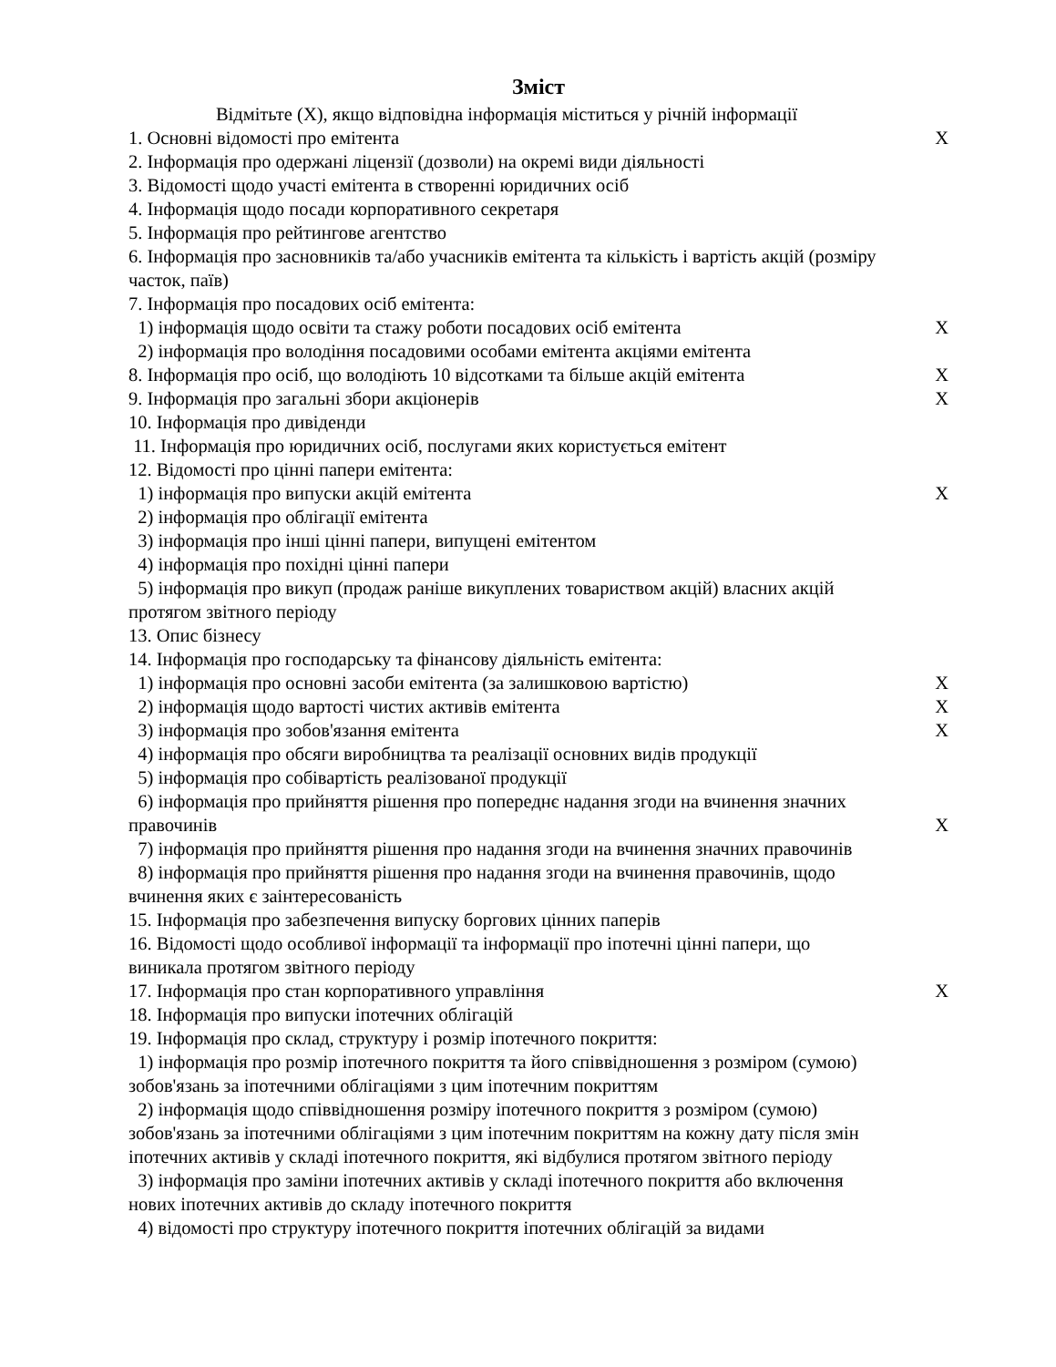Зміст
Відмітьте (X), якщо відповідна інформація міститься у річній інформації
1. Основні відомості про емітента X
2. Інформація про одержані ліцензії (дозволи) на окремі види діяльності
3. Відомості щодо участі емітента в створенні юридичних осіб
4. Інформація щодо посади корпоративного секретаря
5. Інформація про рейтингове агентство
6. Інформація про засновників та/або учасників емітента та кількість і вартість акцій (розміру часток, паїв)
7. Інформація про посадових осіб емітента:
1) інформація щодо освіти та стажу роботи посадових осіб емітента X
2) інформація про володіння посадовими особами емітента акціями емітента
8. Інформація про осіб, що володіють 10 відсотками та більше акцій емітента
X
9. Інформація про загальні збори акціонерів X
10. Інформація про дивіденди
11. Інформація про юридичних осіб, послугами яких користується емітент
12. Відомості про цінні папери емітента:
1) інформація про випуски акцій емітента X
2) інформація про облігації емітента
3) інформація про інші цінні папери, випущені емітентом
4) інформація про похідні цінні папери
5) інформація про викуп (продаж раніше викуплених товариством акцій) власних акцій протягом звітного періоду
13. Опис бізнесу
14. Інформація про господарську та фінансову діяльність емітента:
1) інформація про основні засоби емітента (за залишковою вартістю) X
2) інформація щодо вартості чистих активів емітента X
3) інформація про зобов'язання емітента X
4) інформація про обсяги виробництва та реалізації основних видів продукції
5) інформація про собівартість реалізованої продукції
6) інформація про прийняття рішення про попереднє надання згоди на вчинення значних правочинів
X
7) інформація про прийняття рішення про надання згоди на вчинення значних правочинів
8) інформація про прийняття рішення про надання згоди на вчинення правочинів, щодо вчинення яких є заінтересованість
15. Інформація про забезпечення випуску боргових цінних паперів
16. Відомості щодо особливої інформації та інформації про іпотечні цінні папери, що виникала протягом звітного періоду
17. Інформація про стан корпоративного управління X
18. Інформація про випуски іпотечних облігацій
19. Інформація про склад, структуру і розмір іпотечного покриття:
1) інформація про розмір іпотечного покриття та його співвідношення з розміром (сумою) зобов'язань за іпотечними облігаціями з цим іпотечним покриттям
2) інформація щодо співвідношення розміру іпотечного покриття з розміром (сумою) зобов'язань за іпотечними облігаціями з цим іпотечним покриттям на кожну дату після змін іпотечних активів у складі іпотечного покриття, які відбулися протягом звітного періоду
3) інформація про заміни іпотечних активів у складі іпотечного покриття або включення нових іпотечних активів до складу іпотечного покриття
4) відомості про структуру іпотечного покриття іпотечних облігацій за видами